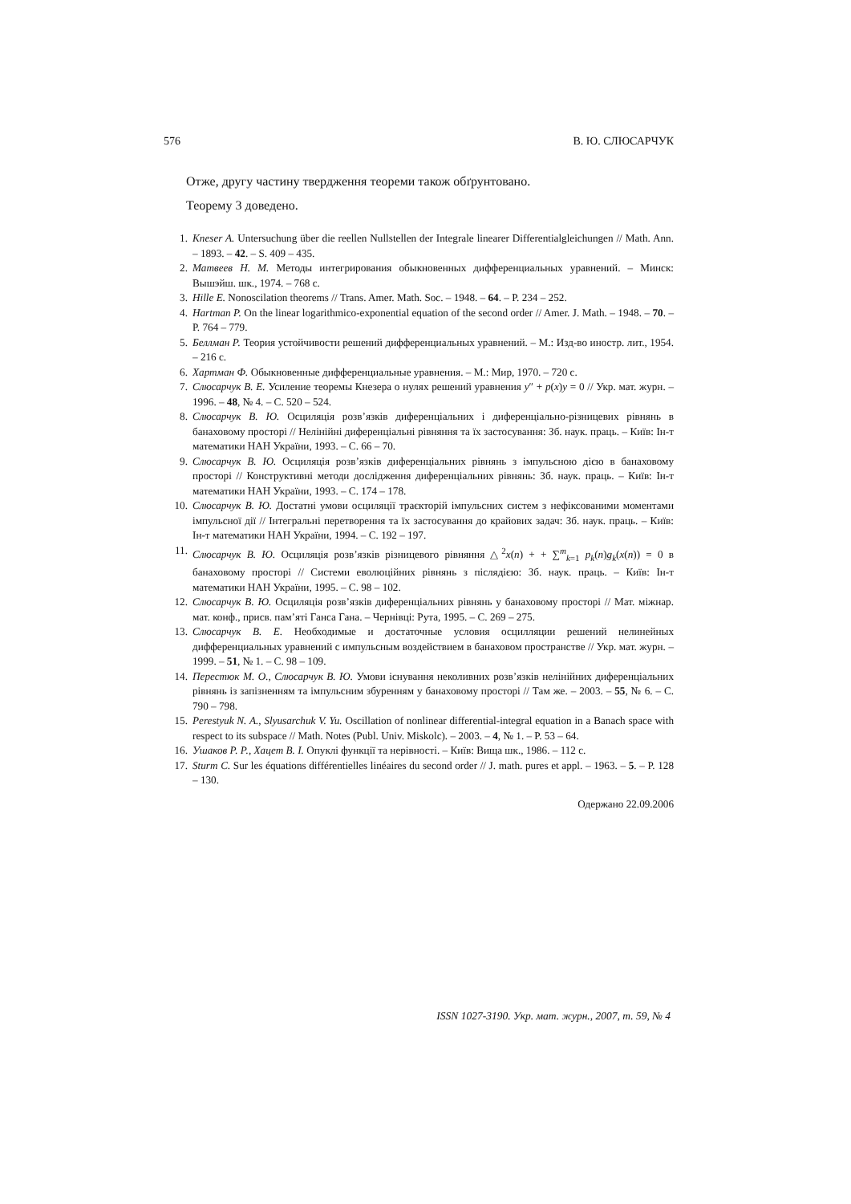576 В. Ю. СЛЮСАРЧУК
Отже, другу частину твердження теореми також обґрунтовано.
Теорему 3 доведено.
1. Kneser A. Untersuchung über die reellen Nullstellen der Integrale linearer Differentialgleichungen // Math. Ann. – 1893. – 42. – S. 409 – 435.
2. Матвеев Н. М. Методы интегрирования обыкновенных дифференциальных уравнений. – Минск: Вышэйш. шк., 1974. – 768 с.
3. Hille E. Nonoscilation theorems // Trans. Amer. Math. Soc. – 1948. – 64. – P. 234 – 252.
4. Hartman P. On the linear logarithmico-exponential equation of the second order // Amer. J. Math. – 1948. – 70. – P. 764 – 779.
5. Беллман Р. Теория устойчивости решений дифференциальных уравнений. – М.: Изд-во иностр. лит., 1954. – 216 с.
6. Хартман Ф. Обыкновенные дифференциальные уравнения. – М.: Мир, 1970. – 720 с.
7. Слюсарчук В. Е. Усиление теоремы Кнезера о нулях решений уравнения y″ + p(x)y = 0 // Укр. мат. журн. – 1996. – 48, № 4. – С. 520 – 524.
8. Слюсарчук В. Ю. Осциляція розв’язків диференціальних і диференціально-різницевих рівнянь в банаховому просторі // Нелінійні диференціальні рівняння та їх застосування: Зб. наук. праць. – Київ: Ін-т математики НАН України, 1993. – С. 66 – 70.
9. Слюсарчук В. Ю. Осциляція розв’язків диференціальних рівнянь з імпульсною дією в банаховому просторі // Конструктивні методи дослідження диференціальних рівнянь: Зб. наук. праць. – Київ: Ін-т математики НАН України, 1993. – С. 174 – 178.
10. Слюсарчук В. Ю. Достатні умови осциляції траєкторій імпульсних систем з нефіксованими моментами імпульсної дії // Інтегральні перетворення та їх застосування до крайових задач: Зб. наук. праць. – Київ: Ін-т математики НАН України, 1994. – С. 192 – 197.
11. Слюсарчук В. Ю. Осциляція розв’язків різницевого рівняння △<sup>2</sup>x(n) + + ∑<sup>m</sup><sub>k=1</sub> p<sub>k</sub>(n)g<sub>k</sub>(x(n)) = 0 в банаховому просторі // Системи еволюційних рівнянь з післядією: Зб. наук. праць. – Київ: Ін-т математики НАН України, 1995. – С. 98 – 102.
12. Слюсарчук В. Ю. Осциляція розв’язків диференціальних рівнянь у банаховому просторі // Мат. міжнар. мат. конф., присв. пам’яті Ганса Гана. – Чернівці: Рута, 1995. – С. 269 – 275.
13. Слюсарчук В. Е. Необходимые и достаточные условия осцилляции решений нелинейных дифференциальных уравнений с импульсным воздействием в банаховом пространстве // Укр. мат. журн. – 1999. – 51, № 1. – С. 98 – 109.
14. Перестюк М. О., Слюсарчук В. Ю. Умови існування неколивних розв’язків нелінійних диференціальних рівнянь із запізненням та імпульсним збуренням у банаховому просторі // Там же. – 2003. – 55, № 6. – С. 790 – 798.
15. Perestyuk N. A., Slyusarchuk V. Yu. Oscillation of nonlinear differential-integral equation in a Banach space with respect to its subspace // Math. Notes (Publ. Univ. Miskolc). – 2003. – 4, № 1. – P. 53 – 64.
16. Ушаков Р. Р., Хацет В. І. Опуклі функції та нерівності. – Київ: Вища шк., 1986. – 112 с.
17. Sturm C. Sur les équations différentielles linéaires du second order // J. math. pures et appl. – 1963. – 5. – P. 128 – 130.
Одержано 22.09.2006
ISSN 1027-3190. Укр. мат. журн., 2007, т. 59, № 4